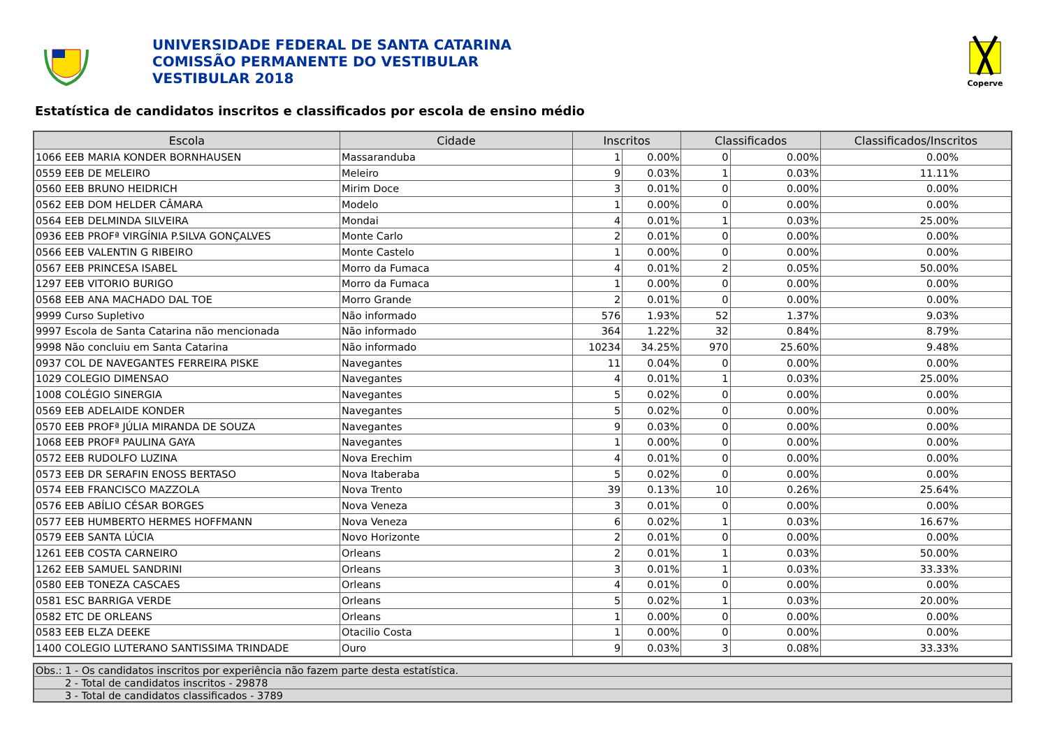UNIVERSIDADE FEDERAL DE SANTA CATARINA
COMISSÃO PERMANENTE DO VESTIBULAR
VESTIBULAR 2018
Coperve
Estatística de candidatos inscritos e classificados por escola de ensino médio
| Escola | Cidade | Inscritos | | Classificados | | Classificados/Inscritos |
| --- | --- | --- | --- | --- | --- | --- |
| 1066 EEB MARIA KONDER BORNHAUSEN | Massaranduba | 1 | 0.00% | 0 | 0.00% | 0.00% |
| 0559 EEB DE MELEIRO | Meleiro | 9 | 0.03% | 1 | 0.03% | 11.11% |
| 0560 EEB BRUNO HEIDRICH | Mirim Doce | 3 | 0.01% | 0 | 0.00% | 0.00% |
| 0562 EEB DOM HELDER CÂMARA | Modelo | 1 | 0.00% | 0 | 0.00% | 0.00% |
| 0564 EEB DELMINDA SILVEIRA | Mondai | 4 | 0.01% | 1 | 0.03% | 25.00% |
| 0936 EEB PROFª VIRGÍNIA P.SILVA GONÇALVES | Monte Carlo | 2 | 0.01% | 0 | 0.00% | 0.00% |
| 0566 EEB VALENTIN G RIBEIRO | Monte Castelo | 1 | 0.00% | 0 | 0.00% | 0.00% |
| 0567 EEB PRINCESA ISABEL | Morro da Fumaca | 4 | 0.01% | 2 | 0.05% | 50.00% |
| 1297 EEB VITORIO BURIGO | Morro da Fumaca | 1 | 0.00% | 0 | 0.00% | 0.00% |
| 0568 EEB ANA MACHADO DAL TOE | Morro Grande | 2 | 0.01% | 0 | 0.00% | 0.00% |
| 9999 Curso Supletivo | Não informado | 576 | 1.93% | 52 | 1.37% | 9.03% |
| 9997 Escola de Santa Catarina não mencionada | Não informado | 364 | 1.22% | 32 | 0.84% | 8.79% |
| 9998 Não concluiu em Santa Catarina | Não informado | 10234 | 34.25% | 970 | 25.60% | 9.48% |
| 0937 COL DE NAVEGANTES FERREIRA PISKE | Navegantes | 11 | 0.04% | 0 | 0.00% | 0.00% |
| 1029 COLEGIO DIMENSAO | Navegantes | 4 | 0.01% | 1 | 0.03% | 25.00% |
| 1008 COLÉGIO SINERGIA | Navegantes | 5 | 0.02% | 0 | 0.00% | 0.00% |
| 0569 EEB ADELAIDE KONDER | Navegantes | 5 | 0.02% | 0 | 0.00% | 0.00% |
| 0570 EEB PROFª JÚLIA MIRANDA DE SOUZA | Navegantes | 9 | 0.03% | 0 | 0.00% | 0.00% |
| 1068 EEB PROFª PAULINA GAYA | Navegantes | 1 | 0.00% | 0 | 0.00% | 0.00% |
| 0572 EEB RUDOLFO LUZINA | Nova Erechim | 4 | 0.01% | 0 | 0.00% | 0.00% |
| 0573 EEB DR SERAFIN ENOSS BERTASO | Nova Itaberaba | 5 | 0.02% | 0 | 0.00% | 0.00% |
| 0574 EEB FRANCISCO MAZZOLA | Nova Trento | 39 | 0.13% | 10 | 0.26% | 25.64% |
| 0576 EEB ABÍLIO CÉSAR BORGES | Nova Veneza | 3 | 0.01% | 0 | 0.00% | 0.00% |
| 0577 EEB HUMBERTO HERMES HOFFMANN | Nova Veneza | 6 | 0.02% | 1 | 0.03% | 16.67% |
| 0579 EEB SANTA LÚCIA | Novo Horizonte | 2 | 0.01% | 0 | 0.00% | 0.00% |
| 1261 EEB COSTA CARNEIRO | Orleans | 2 | 0.01% | 1 | 0.03% | 50.00% |
| 1262 EEB SAMUEL SANDRINI | Orleans | 3 | 0.01% | 1 | 0.03% | 33.33% |
| 0580 EEB TONEZA CASCAES | Orleans | 4 | 0.01% | 0 | 0.00% | 0.00% |
| 0581 ESC BARRIGA VERDE | Orleans | 5 | 0.02% | 1 | 0.03% | 20.00% |
| 0582 ETC DE ORLEANS | Orleans | 1 | 0.00% | 0 | 0.00% | 0.00% |
| 0583 EEB ELZA DEEKE | Otacilio Costa | 1 | 0.00% | 0 | 0.00% | 0.00% |
| 1400 COLEGIO LUTERANO SANTISSIMA TRINDADE | Ouro | 9 | 0.03% | 3 | 0.08% | 33.33% |
| Obs.: 1 - Os candidatos inscritos por experiência não fazem parte desta estatística. |
| 2 - Total de candidatos inscritos - 29878 |
| 3 - Total de candidatos classificados - 3789 |